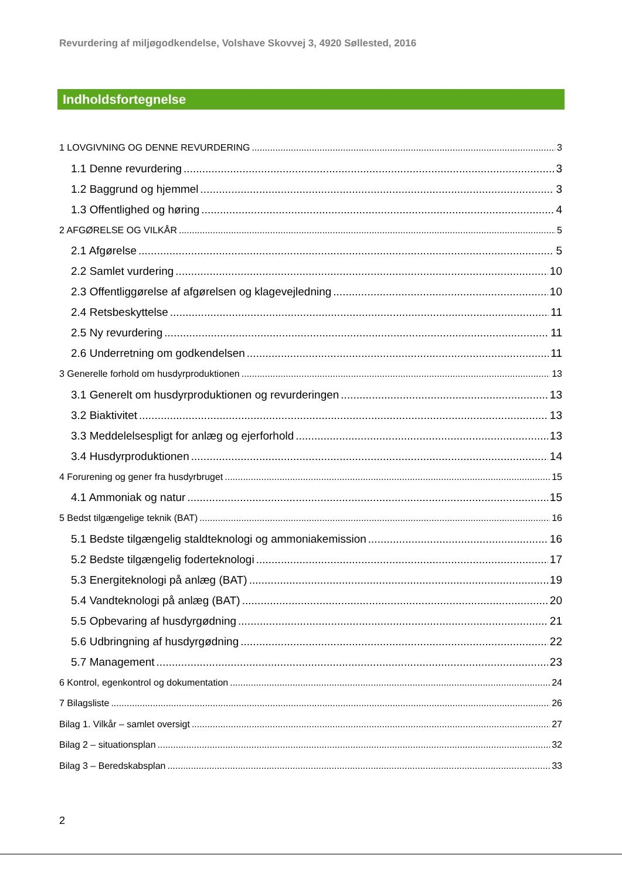Revurdering af miljøgodkendelse, Volshave Skovvej 3, 4920 Søllested, 2016
Indholdsfortegnelse
1 LOVGIVNING OG DENNE REVURDERING 3
1.1 Denne revurdering 3
1.2 Baggrund og hjemmel 3
1.3 Offentlighed og høring 4
2 AFGØRELSE OG VILKÅR 5
2.1 Afgørelse 5
2.2 Samlet vurdering 10
2.3 Offentliggørelse af afgørelsen og klagevejledning 10
2.4 Retsbeskyttelse 11
2.5 Ny revurdering 11
2.6 Underretning om godkendelsen 11
3 Generelle forhold om husdyrproduktionen 13
3.1 Generelt om husdyrproduktionen og revurderingen 13
3.2 Biaktivitet 13
3.3 Meddelelsespligt for anlæg og ejerforhold 13
3.4 Husdyrproduktionen 14
4 Forurening og gener fra husdyrbruget 15
4.1 Ammoniak og natur 15
5 Bedst tilgængelige teknik (BAT) 16
5.1 Bedste tilgængelig staldteknologi og ammoniakemission 16
5.2 Bedste tilgængelig foderteknologi 17
5.3 Energiteknologi på anlæg (BAT) 19
5.4 Vandteknologi på anlæg (BAT) 20
5.5 Opbevaring af husdyrgødning 21
5.6 Udbringning af husdyrgødning 22
5.7 Management 23
6 Kontrol, egenkontrol og dokumentation 24
7 Bilagsliste 26
Bilag 1. Vilkår – samlet oversigt 27
Bilag 2 – situationsplan 32
Bilag 3 – Beredskabsplan 33
2